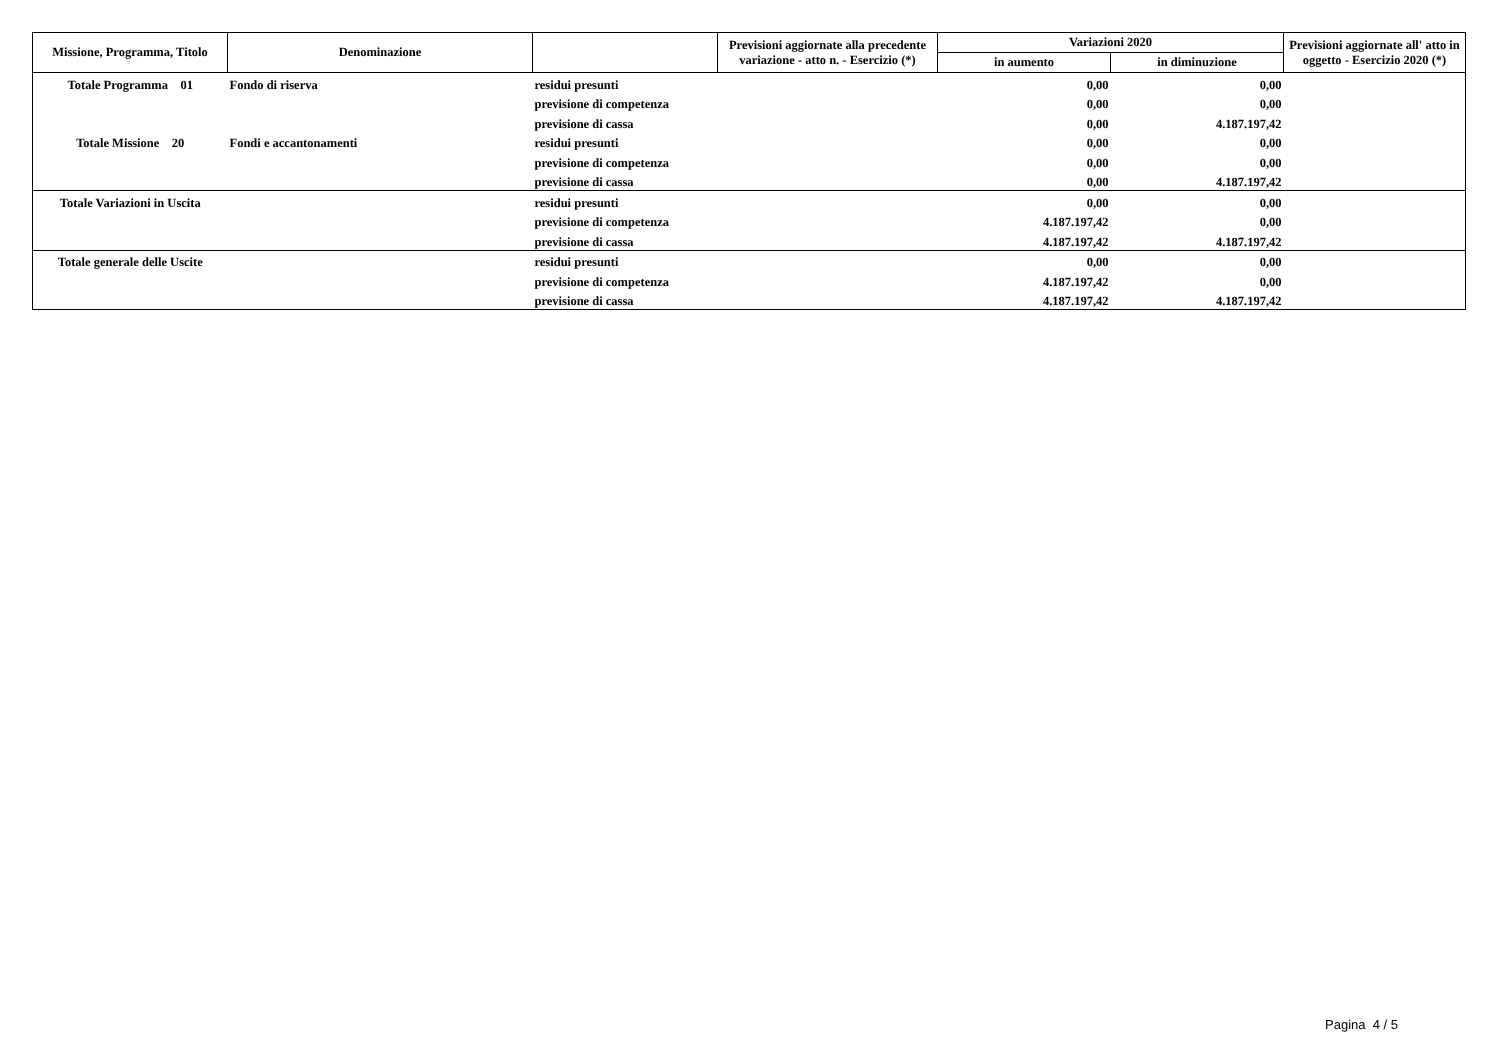| Missione, Programma, Titolo | Denominazione | | Previsioni aggiornate alla precedente variazione - atto n. - Esercizio (*) | Variazioni 2020 | | Previsioni aggiornate all' atto in oggetto - Esercizio 2020 (*) |
| --- | --- | --- | --- | --- | --- | --- |
| | | | | in aumento | in diminuzione | |
| Totale Programma 01 | Fondo di riserva | residui presunti | | 0,00 | 0,00 | |
| | | previsione di competenza | | 0,00 | 0,00 | |
| | | previsione di cassa | | 0,00 | 4.187.197,42 | |
| Totale Missione 20 | Fondi e accantonamenti | residui presunti | | 0,00 | 0,00 | |
| | | previsione di competenza | | 0,00 | 0,00 | |
| | | previsione di cassa | | 0,00 | 4.187.197,42 | |
| Totale Variazioni in Uscita | | residui presunti | | 0,00 | 0,00 | |
| | | previsione di competenza | | 4.187.197,42 | 0,00 | |
| | | previsione di cassa | | 4.187.197,42 | 4.187.197,42 | |
| Totale generale delle Uscite | | residui presunti | | 0,00 | 0,00 | |
| | | previsione di competenza | | 4.187.197,42 | 0,00 | |
| | | previsione di cassa | | 4.187.197,42 | 4.187.197,42 | |
Pagina 4 / 5